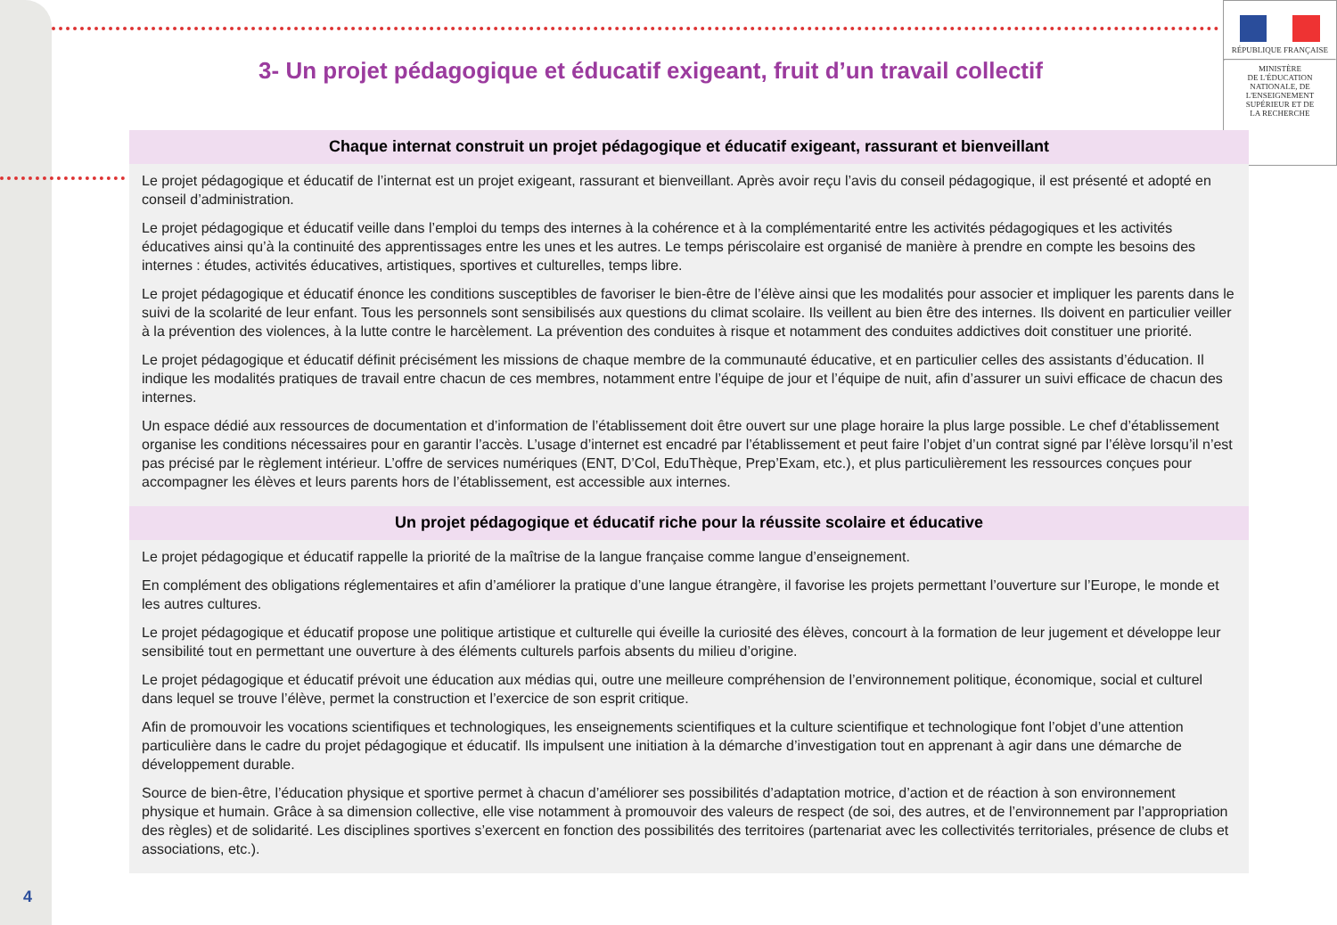RÉPUBLIQUE FRANÇAISE
MINISTÈRE
DE L'ÉDUCATION
NATIONALE, DE
L'ENSEIGNEMENT
SUPÉRIEUR ET DE
LA RECHERCHE
3- Un projet pédagogique et éducatif exigeant, fruit d’un travail collectif
Chaque internat construit un projet pédagogique et éducatif exigeant, rassurant et bienveillant
Le projet pédagogique et éducatif de l’internat est un projet exigeant, rassurant et bienveillant. Après avoir reçu l’avis du conseil pédagogique, il est présenté et adopté en conseil d’administration.
Le projet pédagogique et éducatif veille dans l’emploi du temps des internes à la cohérence et à la complémentarité entre les activités pédagogiques et les activités éducatives ainsi qu’à la continuité des apprentissages entre les unes et les autres. Le temps périscolaire est organisé de manière à prendre en compte les besoins des internes : études, activités éducatives, artistiques, sportives et culturelles, temps libre.
Le projet pédagogique et éducatif énonce les conditions susceptibles de favoriser le bien-être de l’élève ainsi que les modalités pour associer et impliquer les parents dans le suivi de la scolarité de leur enfant. Tous les personnels sont sensibilisés aux questions du climat scolaire. Ils veillent au bien être des internes. Ils doivent en particulier veiller à la prévention des violences, à la lutte contre le harcèlement. La prévention des conduites à risque et notamment des conduites addictives doit constituer une priorité.
Le projet pédagogique et éducatif définit précisément les missions de chaque membre de la communauté éducative, et en particulier celles des assistants d’éducation. Il indique les modalités pratiques de travail entre chacun de ces membres, notamment entre l’équipe de jour et l’équipe de nuit, afin d’assurer un suivi efficace de chacun des internes.
Un espace dédié aux ressources de documentation et d’information de l’établissement doit être ouvert sur une plage horaire la plus large possible. Le chef d’établissement organise les conditions nécessaires pour en garantir l’accès. L’usage d’internet est encadré par l’établissement et peut faire l’objet d’un contrat signé par l’élève lorsqu’il n’est pas précisé par le règlement intérieur. L’offre de services numériques (ENT, D’Col, EduThèque, Prep’Exam, etc.), et plus particulièrement les ressources conçues pour accompagner les élèves et leurs parents hors de l’établissement, est accessible aux internes.
Un projet pédagogique et éducatif riche pour la réussite scolaire et éducative
Le projet pédagogique et éducatif rappelle la priorité de la maîtrise de la langue française comme langue d’enseignement.
En complément des obligations réglementaires et afin d’améliorer la pratique d’une langue étrangère, il favorise les projets permettant l’ouverture sur l’Europe, le monde et les autres cultures.
Le projet pédagogique et éducatif propose une politique artistique et culturelle qui éveille la curiosité des élèves, concourt à la formation de leur jugement et développe leur sensibilité tout en permettant une ouverture à des éléments culturels parfois absents du milieu d’origine.
Le projet pédagogique et éducatif prévoit une éducation aux médias qui, outre une meilleure compréhension de l’environnement politique, économique, social et culturel dans lequel se trouve l’élève, permet la construction et l’exercice de son esprit critique.
Afin de promouvoir les vocations scientifiques et technologiques, les enseignements scientifiques et la culture scientifique et technologique font l’objet d’une attention particulière dans le cadre du projet pédagogique et éducatif. Ils impulsent une initiation à la démarche d’investigation tout en apprenant à agir dans une démarche de développement durable.
Source de bien-être, l’éducation physique et sportive permet à chacun d’améliorer ses possibilités d’adaptation motrice, d’action et de réaction à son environnement physique et humain. Grâce à sa dimension collective, elle vise notamment à promouvoir des valeurs de respect (de soi, des autres, et de l’environnement par l’appropriation des règles) et de solidarité. Les disciplines sportives s’exercent en fonction des possibilités des territoires (partenariat avec les collectivités territoriales, présence de clubs et associations, etc.).
4